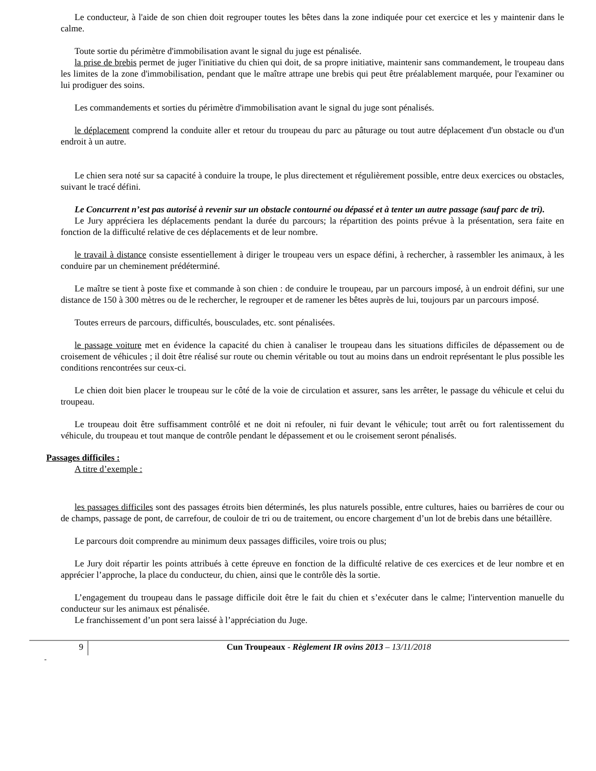Le conducteur, à l'aide de son chien doit regrouper toutes les bêtes dans la zone indiquée pour cet exercice et les y maintenir dans le calme.
Toute sortie du périmètre d'immobilisation avant le signal du juge est pénalisée.
la prise de brebis permet de juger l'initiative du chien qui doit, de sa propre initiative, maintenir sans commandement, le troupeau dans les limites de la zone d'immobilisation, pendant que le maître attrape une brebis qui peut être préalablement marquée, pour l'examiner ou lui prodiguer des soins.
Les commandements et sorties du périmètre d'immobilisation avant le signal du juge sont pénalisés.
le déplacement comprend la conduite aller et retour du troupeau du parc au pâturage ou tout autre déplacement d'un obstacle ou d'un endroit à un autre.
Le chien sera noté sur sa capacité à conduire la troupe, le plus directement et régulièrement possible, entre deux exercices ou obstacles, suivant le tracé défini.
Le Concurrent n’est pas autorisé à revenir sur un obstacle contourné ou dépassé et à tenter un autre passage (sauf parc de tri).
Le Jury appréciera les déplacements pendant la durée du parcours; la répartition des points prévue à la présentation, sera faite en fonction de la difficulté relative de ces déplacements et de leur nombre.
le travail à distance consiste essentiellement à diriger le troupeau vers un espace défini, à rechercher, à rassembler les animaux, à les conduire par un cheminement prédéterminé.
Le maître se tient à poste fixe et commande à son chien : de conduire le troupeau, par un parcours imposé, à un endroit défini, sur une distance de 150 à 300 mètres ou de le rechercher, le regrouper et de ramener les bêtes auprès de lui, toujours par un parcours imposé.
Toutes erreurs de parcours, difficultés, bousculades, etc. sont pénalisées.
le passage voiture met en évidence la capacité du chien à canaliser le troupeau dans les situations difficiles de dépassement ou de croisement de véhicules ; il doit être réalisé sur route ou chemin véritable ou tout au moins dans un endroit représentant le plus possible les conditions rencontrées sur ceux-ci.
Le chien doit bien placer le troupeau sur le côté de la voie de circulation et assurer, sans les arrêter, le passage du véhicule et celui du troupeau.
Le troupeau doit être suffisamment contrôlé et ne doit ni refouler, ni fuir devant le véhicule; tout arrêt ou fort ralentissement du véhicule, du troupeau et tout manque de contrôle pendant le dépassement et ou le croisement seront pénalisés.
Passages difficiles :
A titre d’exemple :
les passages difficiles sont des passages étroits bien déterminés, les plus naturels possible, entre cultures, haies ou barrières de cour ou de champs, passage de pont, de carrefour, de couloir de tri ou de traitement, ou encore chargement d’un lot de brebis dans une bétaillère.
Le parcours doit comprendre au minimum deux passages difficiles, voire trois ou plus;
Le Jury doit répartir les points attribués à cette épreuve en fonction de la difficulté relative de ces exercices et de leur nombre et en apprécier l’approche, la place du conducteur, du chien, ainsi que le contrôle dès la sortie.
L’engagement du troupeau dans le passage difficile doit être le fait du chien et s’exécuter dans le calme; l'intervention manuelle du conducteur sur les animaux est pénalisée.
Le franchissement d’un pont sera laissé à l’appréciation du Juge.
9 Cun Troupeaux - Règlement IR ovins 2013 – 13/11/2018
-